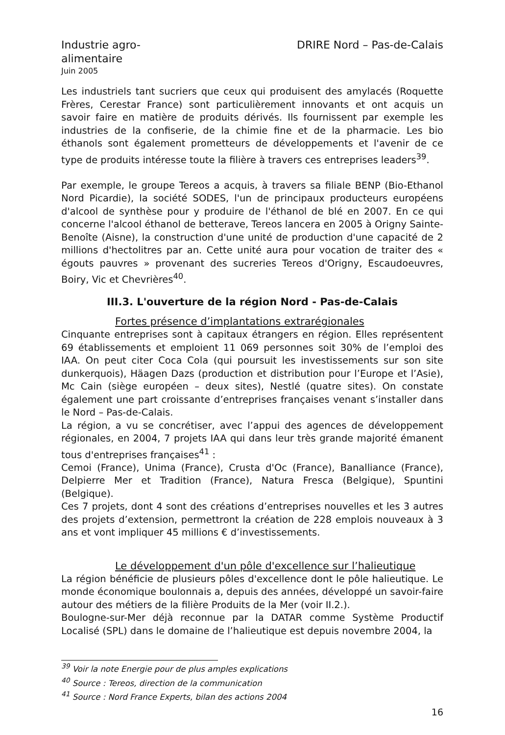Industrie agro-
alimentaire
Juin 2005
DRIRE Nord – Pas-de-Calais
Les industriels tant sucriers que ceux qui produisent des amylacés (Roquette Frères, Cerestar France) sont particulièrement innovants et ont acquis un savoir faire en matière de produits dérivés. Ils fournissent par exemple les industries de la confiserie, de la chimie fine et de la pharmacie. Les bio éthanols sont également prometteurs de développements et l'avenir de ce type de produits intéresse toute la filière à travers ces entreprises leaders<sup>39</sup>.
Par exemple, le groupe Tereos a acquis, à travers sa filiale BENP (Bio-Ethanol Nord Picardie), la société SODES, l'un de principaux producteurs européens d'alcool de synthèse pour y produire de l'éthanol de blé en 2007. En ce qui concerne l'alcool éthanol de betterave, Tereos lancera en 2005 à Origny Sainte-Benoîte (Aisne), la construction d'une unité de production d'une capacité de 2 millions d'hectolitres par an. Cette unité aura pour vocation de traiter des « égouts pauvres » provenant des sucreries Tereos d'Origny, Escaudoeuvres, Boiry, Vic et Chevrières<sup>40</sup>.
III.3. L'ouverture de la région Nord - Pas-de-Calais
Fortes présence d’implantations extrarégionales
Cinquante entreprises sont à capitaux étrangers en région. Elles représentent 69 établissements et emploient 11 069 personnes soit 30% de l’emploi des IAA. On peut citer Coca Cola (qui poursuit les investissements sur son site dunkerquois), Häagen Dazs (production et distribution pour l’Europe et l’Asie), Mc Cain (siège européen – deux sites), Nestlé (quatre sites). On constate également une part croissante d’entreprises françaises venant s’installer dans le Nord – Pas-de-Calais.
La région, a vu se concrétiser, avec l’appui des agences de développement régionales, en 2004, 7 projets IAA qui dans leur très grande majorité émanent tous d'entreprises françaises<sup>41</sup> :
Cemoi (France), Unima (France), Crusta d'Oc (France), Banalliance (France), Delpierre Mer et Tradition (France), Natura Fresca (Belgique), Spuntini (Belgique).
Ces 7 projets, dont 4 sont des créations d’entreprises nouvelles et les 3 autres des projets d’extension, permettront la création de 228 emplois nouveaux à 3 ans et vont impliquer 45 millions € d’investissements.
Le développement d'un pôle d'excellence sur l’halieutique
La région bénéficie de plusieurs pôles d'excellence dont le pôle halieutique. Le monde économique boulonnais a, depuis des années, développé un savoir-faire autour des métiers de la filière Produits de la Mer (voir II.2.).
Boulogne-sur-Mer déjà reconnue par la DATAR comme Système Productif Localisé (SPL) dans le domaine de l’halieutique est depuis novembre 2004, la
<sup>39</sup> Voir la note Energie pour de plus amples explications
<sup>40</sup> Source : Tereos, direction de la communication
<sup>41</sup> Source : Nord France Experts, bilan des actions 2004
16